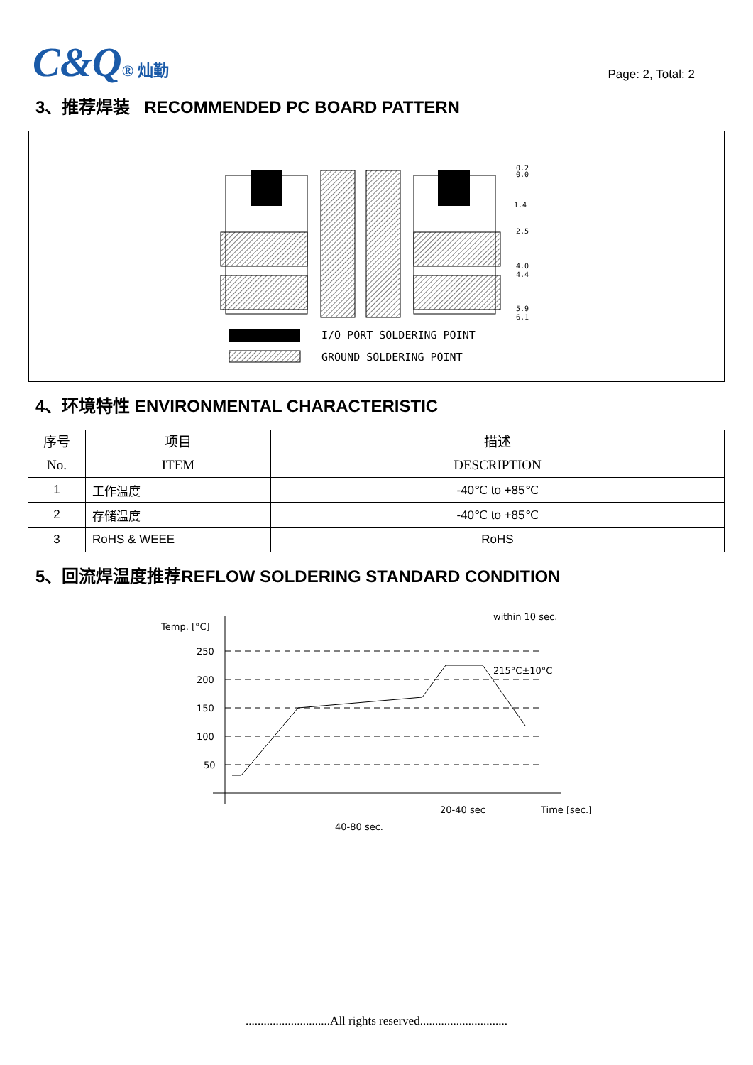C&Q® 灿勤
Page: 2, Total: 2
3、推荐焊装 RECOMMENDED PC BOARD PATTERN
0.2
0.0
1.4
2.5
4.0
4.4
5.9
6.1
I/O PORT SOLDERING POINT
GROUND SOLDERING POINT
4、环境特性 ENVIRONMENTAL CHARACTERISTIC
| 序号 No. | 项目 ITEM | 描述 DESCRIPTION |
| --- | --- | --- |
| 1 | 工作温度 | -40℃ to +85℃ |
| 2 | 存储温度 | -40℃ to +85℃ |
| 3 | RoHS & WEEE | RoHS |
5、回流焊温度推荐REFLOW SOLDERING STANDARD CONDITION
Temp. [°C]
250
200
150
100
50
215°C±10°C
within 10 sec.
20-40 sec
Time [sec.]
40-80 sec.
............................All rights reserved.............................